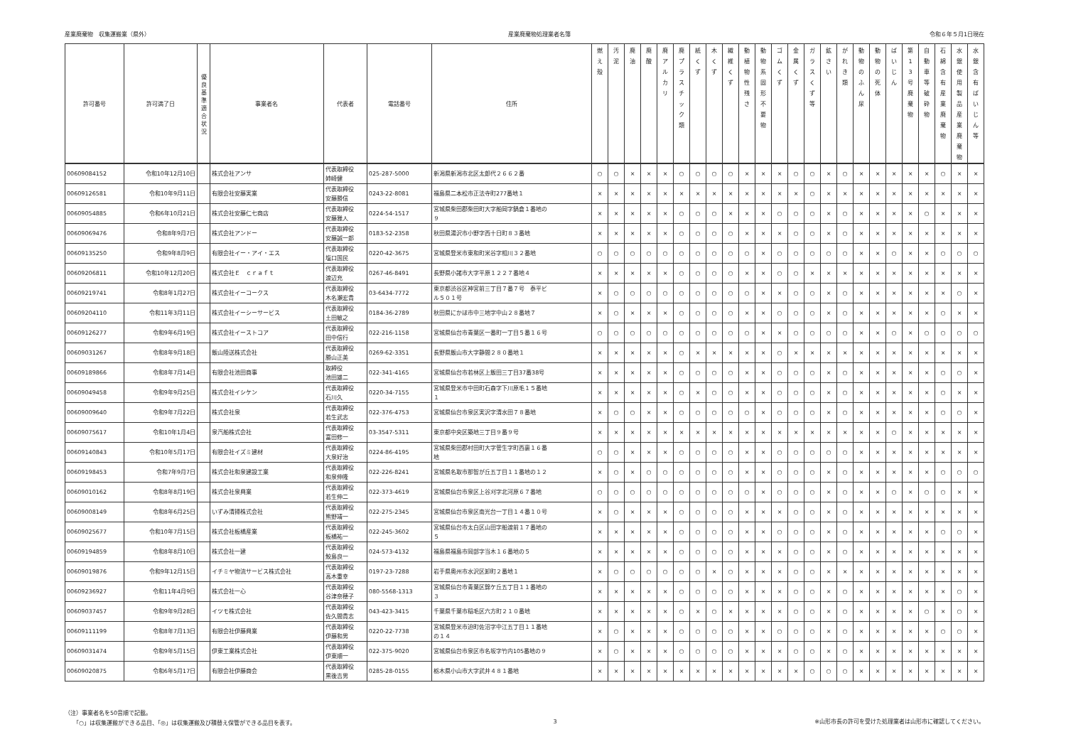産業廃棄物　収集運搬業（県外） 産業廃棄物処理業者名簿 令和６年５月1日現在
| 許可番号 | 許可満了日 | 優 良 基 準 適 合 状 況 | 事業者名 | 代表者 | 電話番号 | 住所 | 燃 え 殻 | 汚 泥 | 廃 油 | 廃 酸 | 廃 ア ル カ リ | 廃 プ ラ ス チ ッ ク 類 | 紙 く ず | 木 く ず | 繊 維 く ず | 動 植 物 性 残 さ | 動 物 系 固 形 不 要 物 | ゴ ム く ず | 金 属 く ず | ガ ラ ス く ず 等 | 鉱 さ い | が れ き 類 | 動 物 の ふ ん 尿 | 動 物 の 死 体 | ば い じ ん | 第 1 3 号 廃 棄 物 | 自 動 車 等 破 砕 物 | 石 綿 含 有 産 業 廃 棄 物 | 水 銀 使 用 製 品 産 業 廃 棄 物 | 水 銀 含 有 ば い じ ん 等 |
| --- | --- | --- | --- | --- | --- | --- | --- | --- | --- | --- | --- | --- | --- | --- | --- | --- | --- | --- | --- | --- | --- | --- | --- | --- | --- | --- | --- | --- | --- | --- |
| 00609084152 | 令和10年12月10日 | | 株式会社アンサ | 代表取締役 姉崎健 | 025-287-5000 | 新潟県新潟市北区太郎代２６６２番 | ○ | ○ | × | × | × | ○ | ○ | ○ | ○ | × | × | × | ○ | ○ | × | ○ | × | × | × | × | × | ○ | × | × |
| 00609126581 | 令和10年9月11日 | | 有限会社安藤実業 | 代表取締役 安藤勝信 | 0243-22-8081 | 福島県二本松市正法寺町277番地１ | × | × | × | × | × | × | × | × | × | × | × | × | × | ○ | × | × | × | × | × | × | × | × | × | × |
| 00609054885 | 令和6年10月21日 | | 株式会社安藤仁七商店 | 代表取締役 安藤雅人 | 0224-54-1517 | 宮城県柴田郡柴田町大字船岡字鍋倉１番地の ９ | × | × | × | × | × | ○ | ○ | ○ | × | × | × | ○ | ○ | ○ | × | ○ | × | × | × | × | ○ | × | × | × |
| 00609069476 | 令和8年9月7日 | | 株式会社アンドー | 代表取締役 安藤誠一郎 | 0183-52-2358 | 秋田県湯沢市小野字西十日町８３番地 | × | × | × | × | × | ○ | ○ | ○ | ○ | × | × | × | ○ | ○ | × | ○ | × | × | × | × | × | × | × | × |
| 00609135250 | 令和9年8月9日 | | 有限会社イー・アイ・エス | 代表取締役 塩口国民 | 0220-42-3675 | 宮城県登米市東和町米谷字相川３２番地 | ○ | ○ | ○ | ○ | ○ | ○ | ○ | ○ | ○ | ○ | × | ○ | ○ | ○ | ○ | ○ | × | × | ○ | × | × | ○ | ○ | ○ |
| 00609206811 | 令和10年12月20日 | | 株式会社Ｅ ｃｒａｆｔ | 代表取締役 渡辺充 | 0267-46-8491 | 長野県小諸市大字平原１２２７番地４ | × | × | × | × | × | ○ | ○ | ○ | ○ | × | × | ○ | ○ | × | × | × | × | × | × | × | × | × | × | × |
| 00609219741 | 令和8年1月27日 | | 株式会社イーコークス | 代表取締役 木名瀬宏貴 | 03-6434-7772 | 東京都渋谷区神宮前三丁目７番７号 泰平ビ ル５０１号 | × | ○ | ○ | ○ | ○ | ○ | ○ | ○ | ○ | ○ | × | × | ○ | ○ | × | ○ | × | × | × | × | × | × | ○ | × |
| 00609204110 | 令和11年3月11日 | | 株式会社イーシーサービス | 代表取締役 土田敏之 | 0184-36-2789 | 秋田県にかほ市中三地字中山２８番地７ | × | ○ | × | × | × | ○ | ○ | ○ | ○ | × | × | ○ | ○ | ○ | × | ○ | × | × | × | × | × | ○ | × | × |
| 00609126277 | 令和9年6月19日 | | 株式会社イーストコア | 代表取締役 田中信行 | 022-216-1158 | 宮城県仙台市青葉区一番町一丁目５番１６号 | ○ | ○ | ○ | ○ | ○ | ○ | ○ | ○ | ○ | ○ | × | × | ○ | ○ | ○ | ○ | × | × | ○ | × | ○ | ○ | ○ | ○ |
| 00609031267 | 令和8年9月18日 | | 飯山陸送株式会社 | 代表取締役 勝山正美 | 0269-62-3351 | 長野県飯山市大字静間２８０番地１ | × | × | × | × | × | ○ | × | × | × | × | × | ○ | × | × | × | × | × | × | × | × | × | × | × | × |
| 00609189866 | 令和8年7月14日 | | 有限会社池田商事 | 取締役 池田雄二 | 022-341-4165 | 宮城県仙台市若林区上飯田三丁目37番38号 | × | × | × | × | × | ○ | ○ | ○ | ○ | × | × | ○ | ○ | ○ | × | ○ | × | × | × | × | × | ○ | ○ | × |
| 00609049458 | 令和9年9月25日 | | 株式会社イシケン | 代表取締役 石川久 | 0220-34-7155 | 宮城県登米市中田町石森字下川原毛１５番地 １ | × | × | × | × | × | ○ | × | ○ | ○ | × | × | ○ | ○ | ○ | × | ○ | × | × | × | × | × | ○ | × | × |
| 00609009640 | 令和9年7月22日 | | 株式会社泉 | 代表取締役 若生武志 | 022-376-4753 | 宮城県仙台市泉区実沢字清水田７８番地 | × | ○ | ○ | × | × | ○ | ○ | ○ | ○ | ○ | × | ○ | ○ | ○ | × | ○ | × | × | × | × | × | ○ | ○ | × |
| 00609075617 | 令和10年1月4日 | | 泉汽船株式会社 | 代表取締役 富田修一 | 03-3547-5311 | 東京都中央区築地三丁目９番９号 | × | × | × | × | × | × | × | × | × | × | × | × | × | × | × | × | × | × | ○ | × | × | × | × | × |
| 00609140843 | 令和10年5月17日 | | 有限会社イズミ建材 | 代表取締役 大泉好治 | 0224-86-4195 | 宮城県柴田郡村田町大字菅生字町西裏１６番 地 | ○ | ○ | × | × | × | ○ | ○ | ○ | ○ | × | × | ○ | ○ | ○ | ○ | ○ | × | × | × | × | × | × | × | × |
| 00609198453 | 令和7年9月7日 | | 株式会社和泉建設工業 | 代表取締役 和泉伸隆 | 022-226-8241 | 宮城県名取市那智が丘五丁目１１番地の１２ | × | ○ | × | ○ | ○ | ○ | ○ | ○ | ○ | × | × | ○ | ○ | ○ | × | ○ | × | × | × | × | × | ○ | ○ | ○ |
| 00609010162 | 令和8年8月19日 | | 株式会社泉興業 | 代表取締役 若生伸二 | 022-373-4619 | 宮城県仙台市泉区上谷刈字北河原６７番地 | ○ | ○ | ○ | ○ | ○ | ○ | ○ | ○ | ○ | ○ | × | ○ | ○ | ○ | × | ○ | × | × | ○ | × | ○ | ○ | × | × |
| 00609008149 | 令和8年6月25日 | | いずみ清掃株式会社 | 代表取締役 熊野靖一 | 022-275-2345 | 宮城県仙台市泉区南光台一丁目１４番１０号 | × | ○ | × | × | × | ○ | ○ | ○ | ○ | × | × | × | ○ | ○ | × | ○ | × | × | × | × | × | × | × | × |
| 00609025677 | 令和10年7月15日 | | 株式会社板橋産業 | 代表取締役 板橋祐一 | 022-245-3602 | 宮城県仙台市太白区山田字船渡前１７番地の ５ | × | × | × | × | × | ○ | ○ | ○ | ○ | × | × | ○ | ○ | ○ | × | ○ | × | × | × | × | × | ○ | ○ | × |
| 00609194859 | 令和8年8月10日 | | 株式会社一建 | 代表取締役 鮫島良一 | 024-573-4132 | 福島県福島市岡部字当木１６番地の５ | × | × | × | × | × | ○ | ○ | ○ | ○ | × | × | × | ○ | ○ | × | ○ | × | × | × | × | × | × | × | × |
| 00609019876 | 令和9年12月15日 | | イチミヤ物流サービス株式会社 | 代表取締役 高木重幸 | 0197-23-7288 | 岩手県奥州市水沢区卸町２番地１ | × | ○ | ○ | ○ | ○ | ○ | ○ | × | ○ | × | × | × | ○ | ○ | × | × | × | × | × | × | × | × | × | × |
| 00609236927 | 令和11年4月9日 | | 株式会社一心 | 代表取締役 谷津奈穂子 | 080-5568-1313 | 宮城県仙台市青葉区錦ケ丘五丁目１１番地の ３ | × | × | × | × | × | ○ | ○ | ○ | ○ | × | × | × | ○ | ○ | × | ○ | × | × | × | × | × | × | ○ | × |
| 00609037457 | 令和9年9月28日 | | イツモ株式会社 | 代表取締役 佐久間貴志 | 043-423-3415 | 千葉県千葉市稲毛区六方町２１０番地 | × | × | × | × | × | ○ | × | ○ | × | × | × | × | ○ | ○ | × | ○ | × | × | × | × | ○ | × | ○ | × |
| 00609111199 | 令和8年7月13日 | | 有限会社伊藤興業 | 代表取締役 伊藤和男 | 0220-22-7738 | 宮城県登米市迫町佐沼字中江五丁目１１番地 の１４ | × | ○ | × | × | × | ○ | ○ | ○ | ○ | × | × | ○ | ○ | ○ | × | ○ | × | × | × | × | × | ○ | ○ | × |
| 00609031474 | 令和9年5月15日 | | 伊東工業株式会社 | 代表取締役 伊東順一 | 022-375-9020 | 宮城県仙台市泉区市名坂字竹内105番地の９ | × | ○ | × | × | × | ○ | ○ | ○ | ○ | × | × | × | ○ | ○ | × | ○ | × | × | × | × | × | × | × | × |
| 00609020875 | 令和6年5月17日 | | 有限会社伊藤商会 | 代表取締役 黒後吉男 | 0285-28-0155 | 栃木県小山市大字武井４８１番地 | × | × | × | × | × | × | × | × | × | × | × | × | × | ○ | ○ | ○ | × | × | × | × | × | × | × | × |
（注）事業者名を50音順で記載。
　　「○」は収集運搬ができる品目、「◎」は収集運搬及び積替え保管ができる品目を表す。
3 ※山形市長の許可を受けた処理業者は山形市に確認してください。